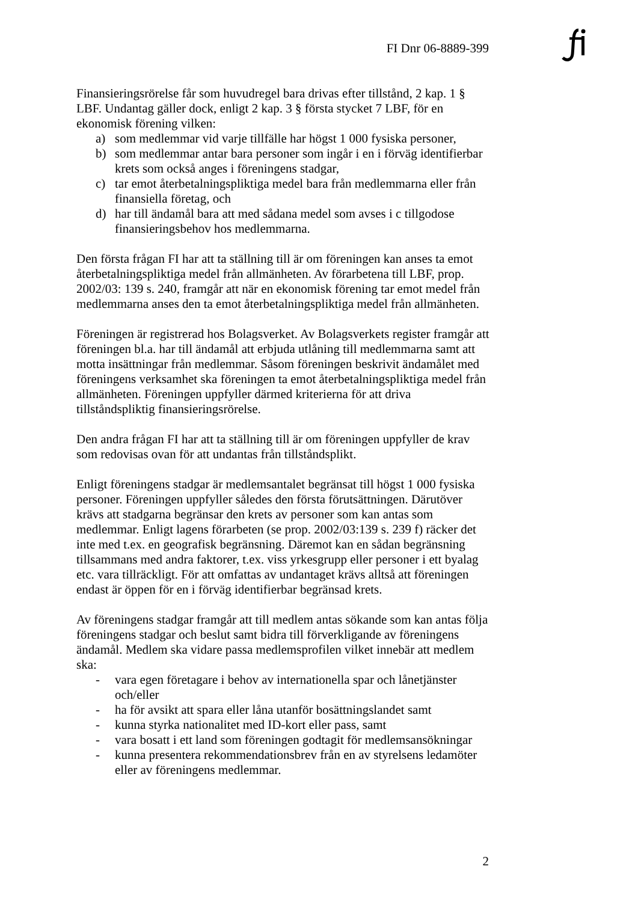FI Dnr 06-8889-399
Finansieringsrörelse får som huvudregel bara drivas efter tillstånd, 2 kap. 1 § LBF. Undantag gäller dock, enligt 2 kap. 3 § första stycket 7 LBF, för en ekonomisk förening vilken:
a) som medlemmar vid varje tillfälle har högst 1 000 fysiska personer,
b) som medlemmar antar bara personer som ingår i en i förväg identifierbar krets som också anges i föreningens stadgar,
c) tar emot återbetalningspliktiga medel bara från medlemmarna eller från finansiella företag, och
d) har till ändamål bara att med sådana medel som avses i c tillgodose finansieringsbehov hos medlemmarna.
Den första frågan FI har att ta ställning till är om föreningen kan anses ta emot återbetalningspliktiga medel från allmänheten. Av förarbetena till LBF, prop. 2002/03: 139 s. 240, framgår att när en ekonomisk förening tar emot medel från medlemmarna anses den ta emot återbetalningspliktiga medel från allmänheten.
Föreningen är registrerad hos Bolagsverket. Av Bolagsverkets register framgår att föreningen bl.a. har till ändamål att erbjuda utlåning till medlemmarna samt att motta insättningar från medlemmar. Såsom föreningen beskrivit ändamålet med föreningens verksamhet ska föreningen ta emot återbetalningspliktiga medel från allmänheten. Föreningen uppfyller därmed kriterierna för att driva tillståndspliktig finansieringsrörelse.
Den andra frågan FI har att ta ställning till är om föreningen uppfyller de krav som redovisas ovan för att undantas från tillståndsplikt.
Enligt föreningens stadgar är medlemsantalet begränsat till högst 1 000 fysiska personer. Föreningen uppfyller således den första förutsättningen. Därutöver krävs att stadgarna begränsar den krets av personer som kan antas som medlemmar. Enligt lagens förarbeten (se prop. 2002/03:139 s. 239 f) räcker det inte med t.ex. en geografisk begränsning. Däremot kan en sådan begränsning tillsammans med andra faktorer, t.ex. viss yrkesgrupp eller personer i ett byalag etc. vara tillräckligt. För att omfattas av undantaget krävs alltså att föreningen endast är öppen för en i förväg identifierbar begränsad krets.
Av föreningens stadgar framgår att till medlem antas sökande som kan antas följa föreningens stadgar och beslut samt bidra till förverkligande av föreningens ändamål. Medlem ska vidare passa medlemsprofilen vilket innebär att medlem ska:
- vara egen företagare i behov av internationella spar och lånetjänster och/eller
- ha för avsikt att spara eller låna utanför bosättningslandet samt
- kunna styrka nationalitet med ID-kort eller pass, samt
- vara bosatt i ett land som föreningen godtagit för medlemsansökningar
- kunna presentera rekommendationsbrev från en av styrelsens ledamöter eller av föreningens medlemmar.
2